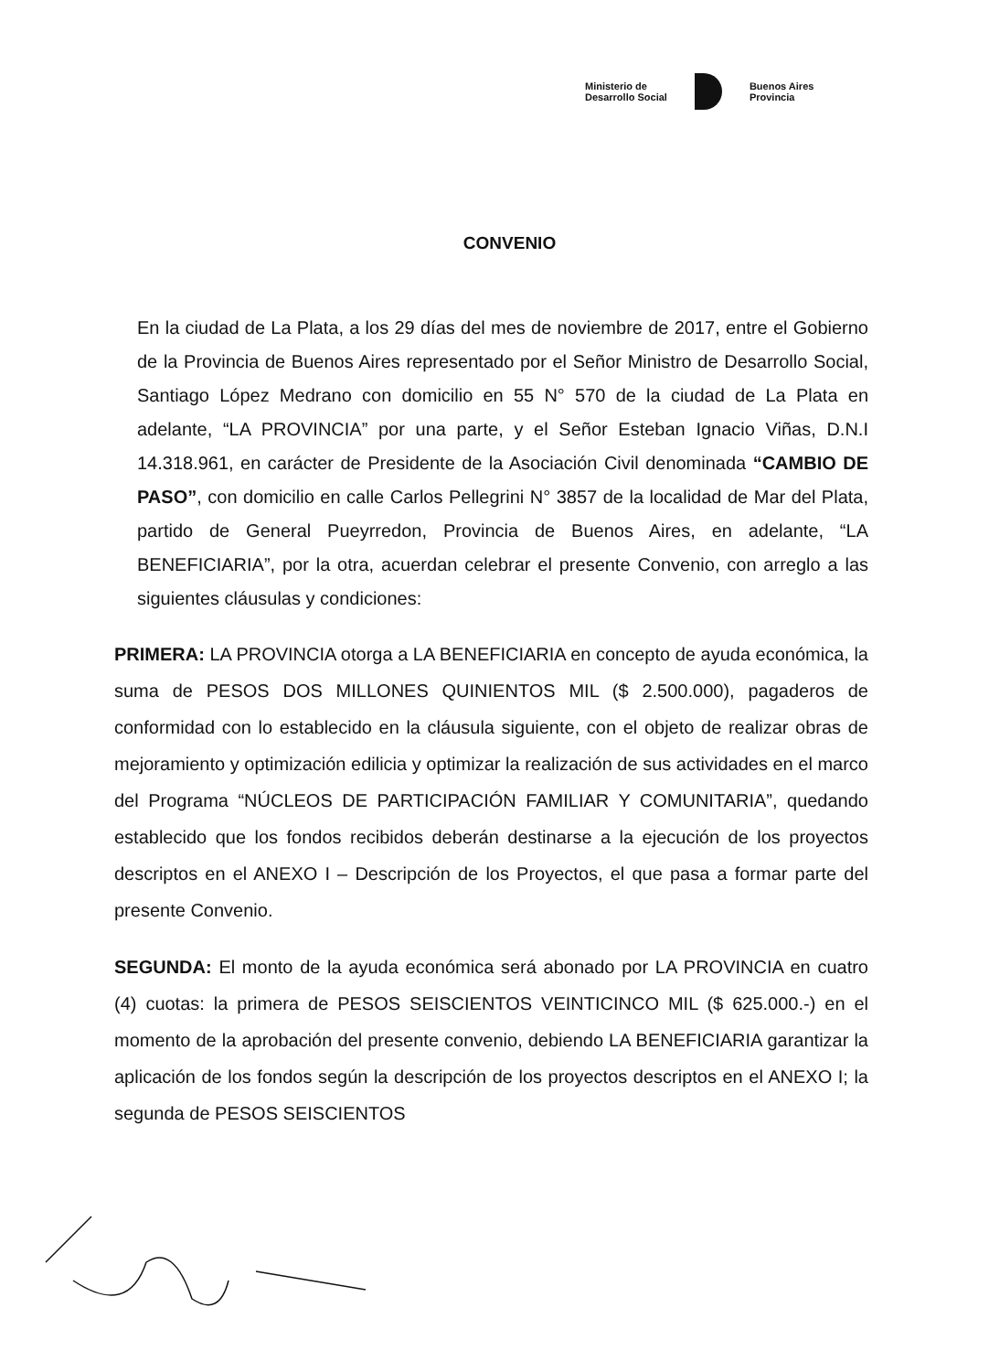Ministerio de
Desarrollo Social
Buenos Aires
Provincia
CONVENIO
En la ciudad de La Plata, a los 29 días del mes de noviembre de 2017, entre el Gobierno de la Provincia de Buenos Aires representado por el Señor Ministro de Desarrollo Social, Santiago López Medrano con domicilio en 55 N° 570 de la ciudad de La Plata en adelante, “LA PROVINCIA” por una parte, y el Señor Esteban Ignacio Viñas, D.N.I 14.318.961, en carácter de Presidente de la Asociación Civil denominada “CAMBIO DE PASO”, con domicilio en calle Carlos Pellegrini N° 3857 de la localidad de Mar del Plata, partido de General Pueyrredon, Provincia de Buenos Aires, en adelante, “LA BENEFICIARIA”, por la otra, acuerdan celebrar el presente Convenio, con arreglo a las siguientes cláusulas y condiciones:
PRIMERA: LA PROVINCIA otorga a LA BENEFICIARIA en concepto de ayuda económica, la suma de PESOS DOS MILLONES QUINIENTOS MIL ($ 2.500.000), pagaderos de conformidad con lo establecido en la cláusula siguiente, con el objeto de realizar obras de mejoramiento y optimización edilicia y optimizar la realización de sus actividades en el marco del Programa “NÚCLEOS DE PARTICIPACIÓN FAMILIAR Y COMUNITARIA”, quedando establecido que los fondos recibidos deberán destinarse a la ejecución de los proyectos descriptos en el ANEXO I – Descripción de los Proyectos, el que pasa a formar parte del presente Convenio.
SEGUNDA: El monto de la ayuda económica será abonado por LA PROVINCIA en cuatro (4) cuotas: la primera de PESOS SEISCIENTOS VEINTICINCO MIL ($ 625.000.-) en el momento de la aprobación del presente convenio, debiendo LA BENEFICIARIA garantizar la aplicación de los fondos según la descripción de los proyectos descriptos en el ANEXO I; la segunda de PESOS SEISCIENTOS